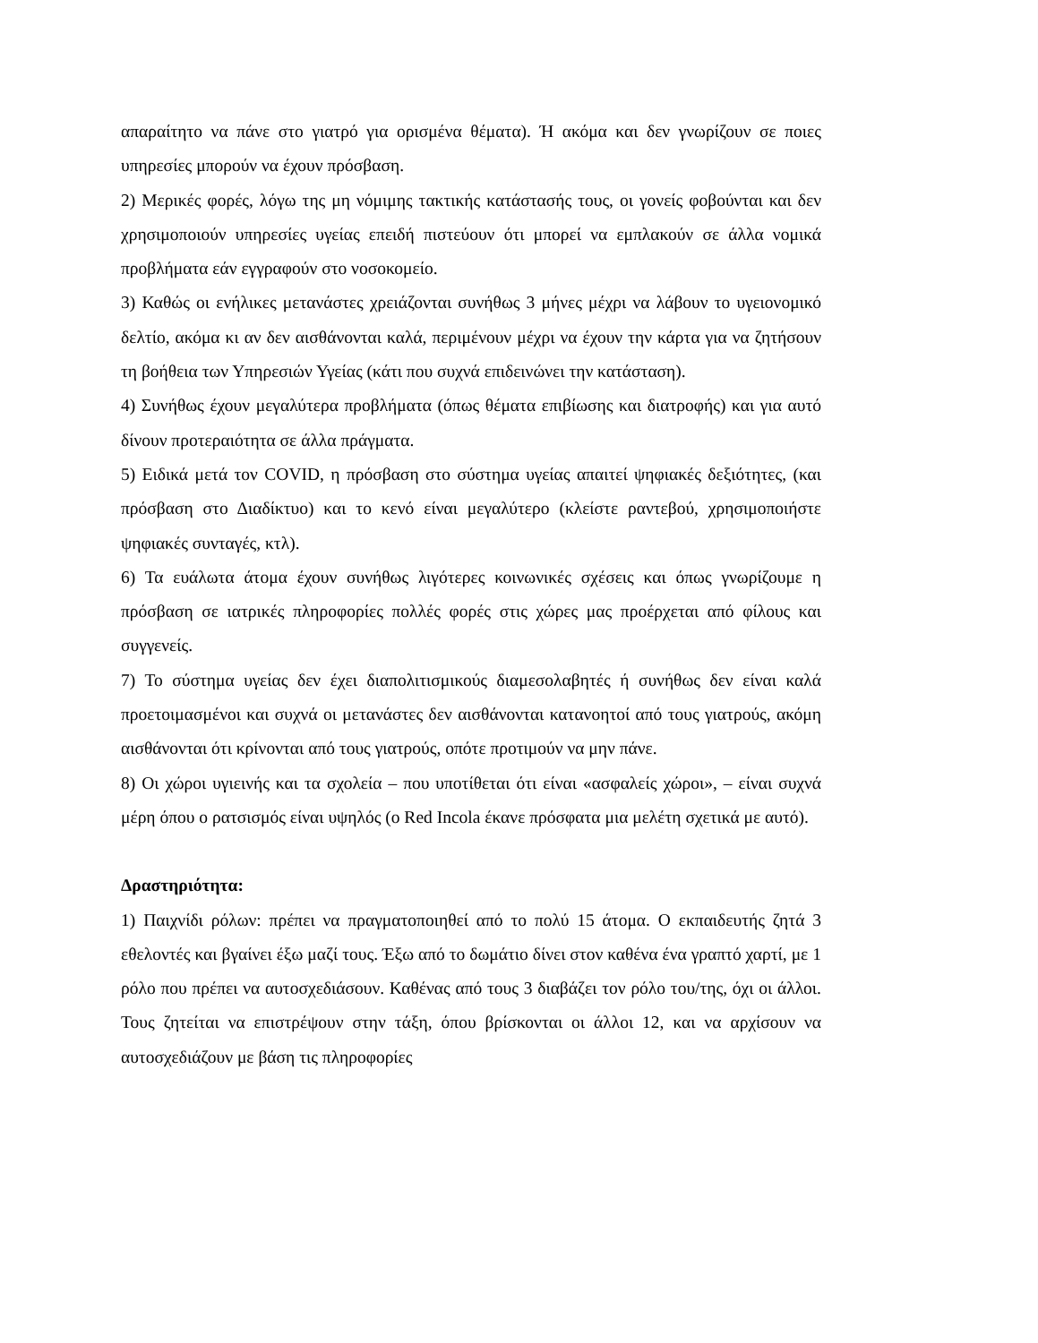απαραίτητο να πάνε στο γιατρό για ορισμένα θέματα). Ή ακόμα και δεν γνωρίζουν σε ποιες υπηρεσίες μπορούν να έχουν πρόσβαση.
2) Μερικές φορές, λόγω της μη νόμιμης τακτικής κατάστασής τους, οι γονείς φοβούνται και δεν χρησιμοποιούν υπηρεσίες υγείας επειδή πιστεύουν ότι μπορεί να εμπλακούν σε άλλα νομικά προβλήματα εάν εγγραφούν στο νοσοκομείο.
3) Καθώς οι ενήλικες μετανάστες χρειάζονται συνήθως 3 μήνες μέχρι να λάβουν το υγειονομικό δελτίο, ακόμα κι αν δεν αισθάνονται καλά, περιμένουν μέχρι να έχουν την κάρτα για να ζητήσουν τη βοήθεια των Υπηρεσιών Υγείας (κάτι που συχνά επιδεινώνει την κατάσταση).
4) Συνήθως έχουν μεγαλύτερα προβλήματα (όπως θέματα επιβίωσης και διατροφής) και για αυτό δίνουν προτεραιότητα σε άλλα πράγματα.
5) Ειδικά μετά τον COVID, η πρόσβαση στο σύστημα υγείας απαιτεί ψηφιακές δεξιότητες, (και πρόσβαση στο Διαδίκτυο) και το κενό είναι μεγαλύτερο (κλείστε ραντεβού, χρησιμοποιήστε ψηφιακές συνταγές, κτλ).
6) Τα ευάλωτα άτομα έχουν συνήθως λιγότερες κοινωνικές σχέσεις και όπως γνωρίζουμε η πρόσβαση σε ιατρικές πληροφορίες πολλές φορές στις χώρες μας προέρχεται από φίλους και συγγενείς.
7) Το σύστημα υγείας δεν έχει διαπολιτισμικούς διαμεσολαβητές ή συνήθως δεν είναι καλά προετοιμασμένοι και συχνά οι μετανάστες δεν αισθάνονται κατανοητοί από τους γιατρούς, ακόμη αισθάνονται ότι κρίνονται από τους γιατρούς, οπότε προτιμούν να μην πάνε.
8) Οι χώροι υγιεινής και τα σχολεία – που υποτίθεται ότι είναι «ασφαλείς χώροι», – είναι συχνά μέρη όπου ο ρατσισμός είναι υψηλός (ο Red Incola έκανε πρόσφατα μια μελέτη σχετικά με αυτό).
Δραστηριότητα:
1) Παιχνίδι ρόλων: πρέπει να πραγματοποιηθεί από το πολύ 15 άτομα. Ο εκπαιδευτής ζητά 3 εθελοντές και βγαίνει έξω μαζί τους. Έξω από το δωμάτιο δίνει στον καθένα ένα γραπτό χαρτί, με 1 ρόλο που πρέπει να αυτοσχεδιάσουν. Καθένας από τους 3 διαβάζει τον ρόλο του/της, όχι οι άλλοι. Τους ζητείται να επιστρέψουν στην τάξη, όπου βρίσκονται οι άλλοι 12, και να αρχίσουν να αυτοσχεδιάζουν με βάση τις πληροφορίες